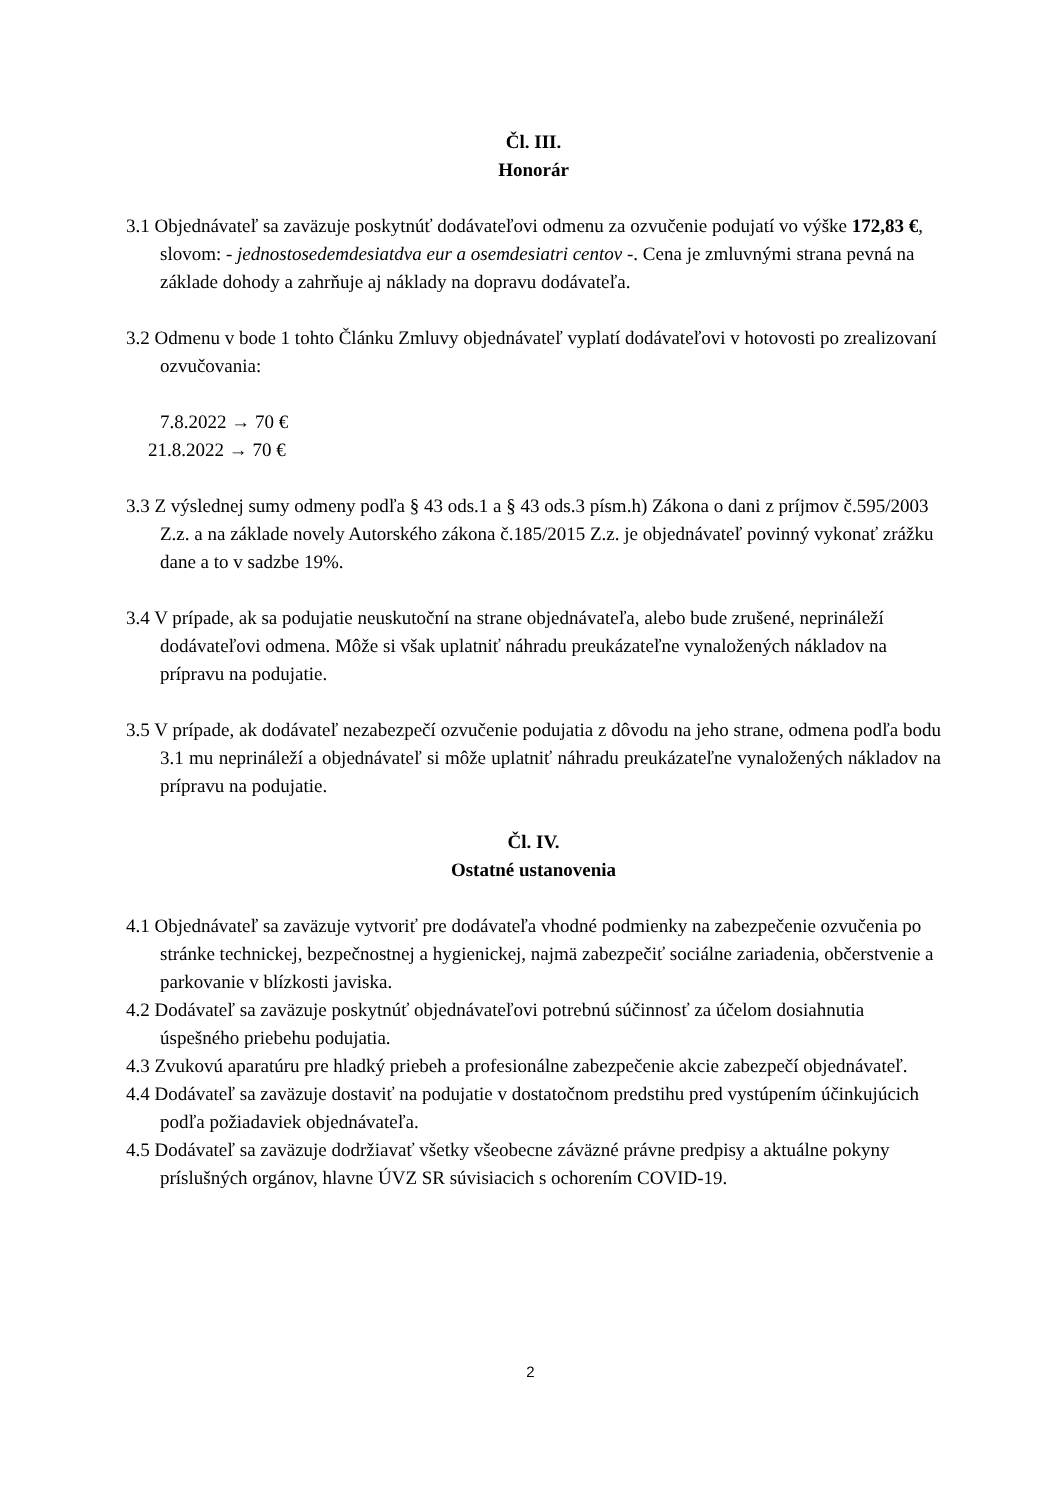Čl. III.
Honorár
3.1 Objednávateľ sa zaväzuje poskytnúť dodávateľovi odmenu za ozvučenie podujatí vo výške 172,83 €, slovom: - jednostosedemdesiatdva eur a osemdesiatri centov -. Cena je zmluvnými strana pevná na základe dohody a zahrňuje aj náklady na dopravu dodávateľa.
3.2 Odmenu v bode 1 tohto Článku Zmluvy objednávateľ vyplatí dodávateľovi v hotovosti po zrealizovaní ozvučovania:
7.8.2022 → 70 €
21.8.2022 → 70 €
3.3 Z výslednej sumy odmeny podľa § 43 ods.1 a § 43 ods.3 písm.h) Zákona o dani z príjmov č.595/2003 Z.z. a na základe novely Autorského zákona č.185/2015 Z.z. je objednávateľ povinný vykonať zrážku dane a to v sadzbe 19%.
3.4 V prípade, ak sa podujatie neuskutoční na strane objednávateľa, alebo bude zrušené, neprináleží dodávateľovi odmena. Môže si však uplatniť náhradu preukázateľne vynaložených nákladov na prípravu na podujatie.
3.5 V prípade, ak dodávateľ nezabezpečí ozvučenie podujatia z dôvodu na jeho strane, odmena podľa bodu 3.1 mu neprináleží a objednávateľ si môže uplatniť náhradu preukázateľne vynaložených nákladov na prípravu na podujatie.
Čl. IV.
Ostatné ustanovenia
4.1 Objednávateľ sa zaväzuje vytvoriť pre dodávateľa vhodné podmienky na zabezpečenie ozvučenia po stránke technickej, bezpečnostnej a hygienickej, najmä zabezpečiť sociálne zariadenia, občerstvenie a parkovanie v blízkosti javiska.
4.2 Dodávateľ sa zaväzuje poskytnúť objednávateľovi potrebnú súčinnosť za účelom dosiahnutia úspešného priebehu podujatia.
4.3 Zvukovú aparatúru pre hladký priebeh a profesionálne zabezpečenie akcie zabezpečí objednávateľ.
4.4 Dodávateľ sa zaväzuje dostaviť na podujatie v dostatočnom predstihu pred vystúpením účinkujúcich podľa požiadaviek objednávateľa.
4.5 Dodávateľ sa zaväzuje dodržiavať všetky všeobecne záväzné právne predpisy a aktuálne pokyny príslušných orgánov, hlavne ÚVZ SR súvisiacich s ochorením COVID-19.
2